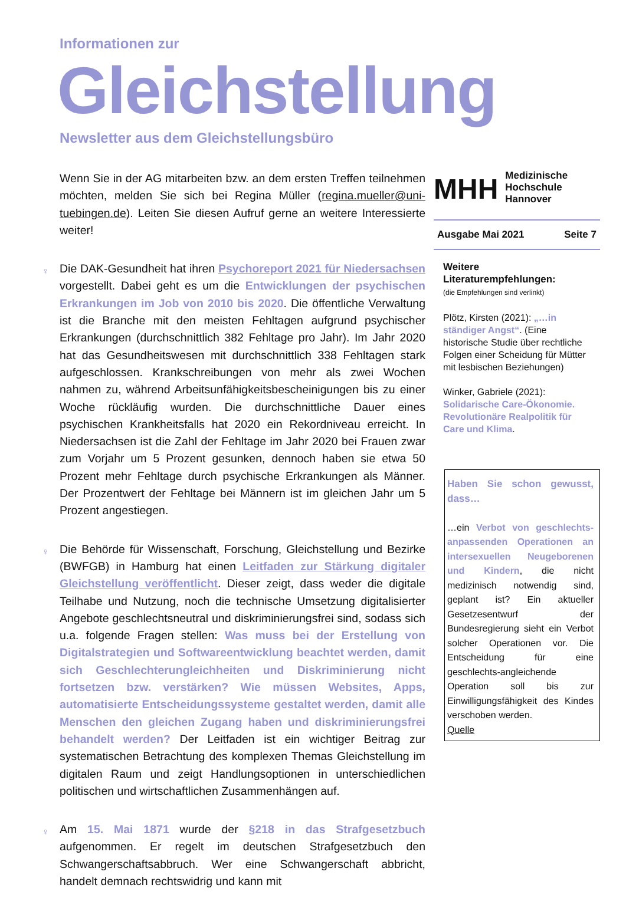Informationen zur
Gleichstellung
Newsletter aus dem Gleichstellungsbüro
Wenn Sie in der AG mitarbeiten bzw. an dem ersten Treffen teilnehmen möchten, melden Sie sich bei Regina Müller (regina.mueller@uni-tuebingen.de). Leiten Sie diesen Aufruf gerne an weitere Interessierte weiter!
♀ Die DAK-Gesundheit hat ihren Psychoreport 2021 für Niedersachsen vorgestellt. Dabei geht es um die Entwicklungen der psychischen Erkrankungen im Job von 2010 bis 2020. Die öffentliche Verwaltung ist die Branche mit den meisten Fehltagen aufgrund psychischer Erkrankungen (durchschnittlich 382 Fehltage pro Jahr). Im Jahr 2020 hat das Gesundheitswesen mit durchschnittlich 338 Fehltagen stark aufgeschlossen. Krankschreibungen von mehr als zwei Wochen nahmen zu, während Arbeitsunfähigkeitsbescheinigungen bis zu einer Woche rückläufig wurden. Die durchschnittliche Dauer eines psychischen Krankheitsfalls hat 2020 ein Rekordniveau erreicht. In Niedersachsen ist die Zahl der Fehltage im Jahr 2020 bei Frauen zwar zum Vorjahr um 5 Prozent gesunken, dennoch haben sie etwa 50 Prozent mehr Fehltage durch psychische Erkrankungen als Männer. Der Prozentwert der Fehltage bei Männern ist im gleichen Jahr um 5 Prozent angestiegen.
♀ Die Behörde für Wissenschaft, Forschung, Gleichstellung und Bezirke (BWFGB) in Hamburg hat einen Leitfaden zur Stärkung digitaler Gleichstellung veröffentlicht. Dieser zeigt, dass weder die digitale Teilhabe und Nutzung, noch die technische Umsetzung digitalisierter Angebote geschlechtsneutral und diskriminierungsfrei sind, sodass sich u.a. folgende Fragen stellen: Was muss bei der Erstellung von Digitalstrategien und Softwareentwicklung beachtet werden, damit sich Geschlechterungleichheiten und Diskriminierung nicht fortsetzen bzw. verstärken? Wie müssen Websites, Apps, automatisierte Entscheidungssysteme gestaltet werden, damit alle Menschen den gleichen Zugang haben und diskriminierungsfrei behandelt werden? Der Leitfaden ist ein wichtiger Beitrag zur systematischen Betrachtung des komplexen Themas Gleichstellung im digitalen Raum und zeigt Handlungsoptionen in unterschiedlichen politischen und wirtschaftlichen Zusammenhängen auf.
♀ Am 15. Mai 1871 wurde der §218 in das Strafgesetzbuch aufgenommen. Er regelt im deutschen Strafgesetzbuch den Schwangerschaftsabbruch. Wer eine Schwangerschaft abbricht, handelt demnach rechtswidrig und kann mit
MHH Medizinische Hochschule
Hannover
Ausgabe Mai 2021 Seite 7
Weitere Literaturempfehlungen:
(die Empfehlungen sind verlinkt)
Plötz, Kirsten (2021): „…in ständiger Angst“. (Eine historische Studie über rechtliche Folgen einer Scheidung für Mütter mit lesbischen Beziehungen)
Winker, Gabriele (2021): Solidarische Care-Ökonomie. Revolutionäre Realpolitik für Care und Klima.
Haben Sie schon gewusst, dass…
…ein Verbot von geschlechts-anpassenden Operationen an intersexuellen Neugeborenen und Kindern, die nicht medizinisch notwendig sind, geplant ist? Ein aktueller Gesetzesentwurf der Bundesregierung sieht ein Verbot solcher Operationen vor. Die Entscheidung für eine geschlechts-angleichende Operation soll bis zur Einwilligungsfähigkeit des Kindes verschoben werden.
Quelle